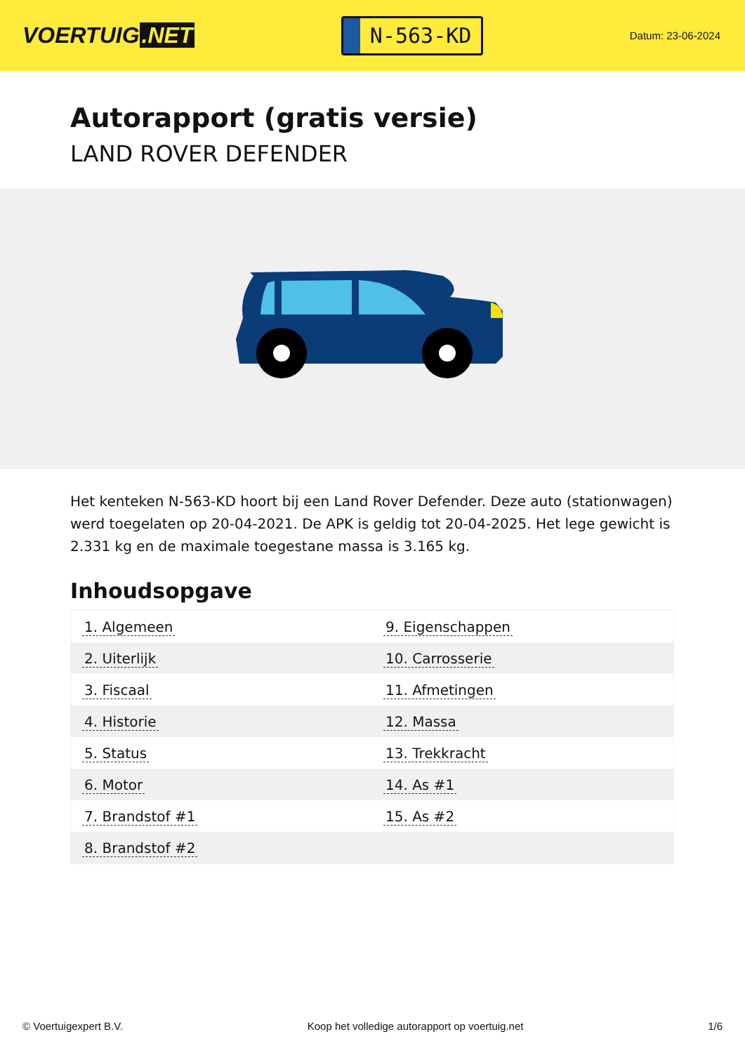VOERTUIG.NET
N-563-KD
Datum: 23-06-2024
Autorapport (gratis versie)
LAND ROVER DEFENDER
Het kenteken N-563-KD hoort bij een Land Rover Defender. Deze auto (stationwagen) werd toegelaten op 20-04-2021. De APK is geldig tot 20-04-2025. Het lege gewicht is 2.331 kg en de maximale toegestane massa is 3.165 kg.
Inhoudsopgave
| 1. Algemeen | 9. Eigenschappen |
| 2. Uiterlijk | 10. Carrosserie |
| 3. Fiscaal | 11. Afmetingen |
| 4. Historie | 12. Massa |
| 5. Status | 13. Trekkracht |
| 6. Motor | 14. As #1 |
| 7. Brandstof #1 | 15. As #2 |
| 8. Brandstof #2 | |
© Voertuigexpert B.V. Koop het volledige autorapport op voertuig.net 1/6